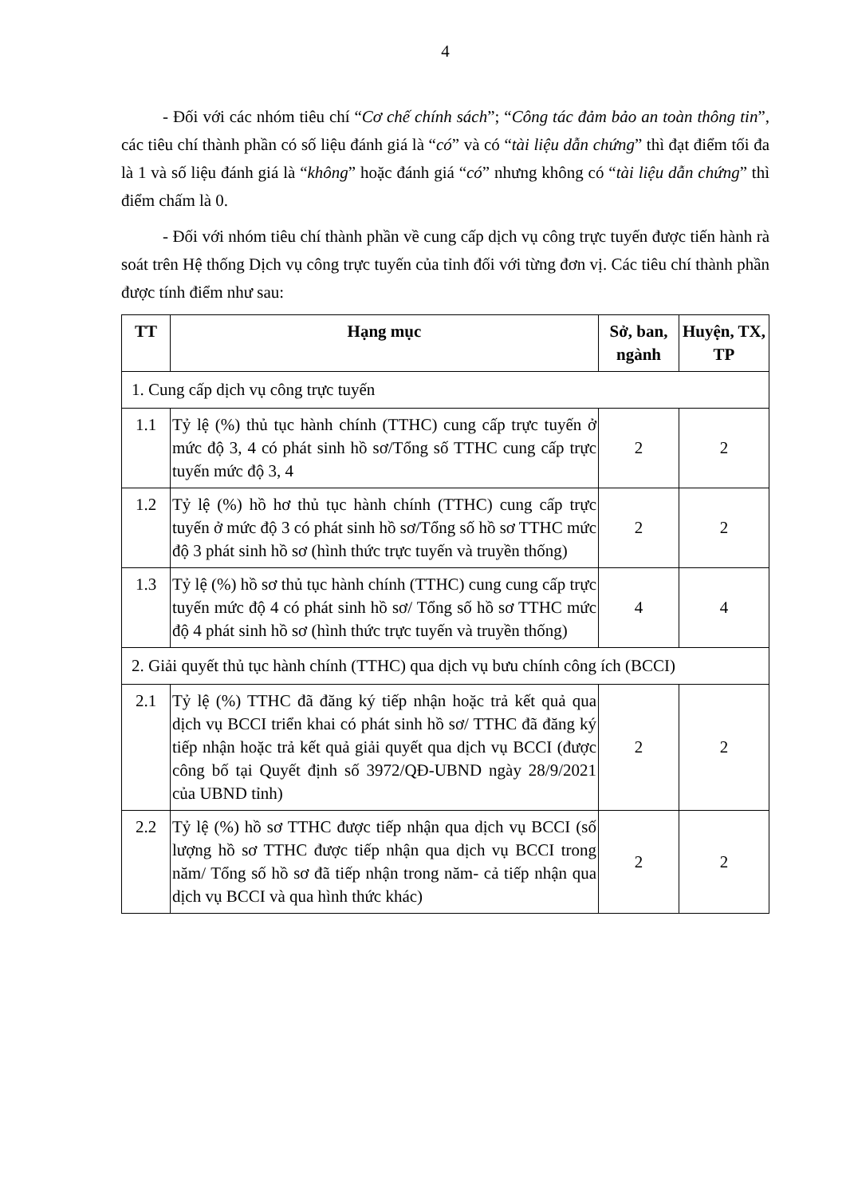4
- Đối với các nhóm tiêu chí “Cơ chế chính sách”; “Công tác đảm bảo an toàn thông tin”, các tiêu chí thành phần có số liệu đánh giá là “có” và có “tài liệu dẫn chứng” thì đạt điểm tối đa là 1 và số liệu đánh giá là “không” hoặc đánh giá “có” nhưng không có “tài liệu dẫn chứng” thì điểm chấm là 0.
- Đối với nhóm tiêu chí thành phần về cung cấp dịch vụ công trực tuyến được tiến hành rà soát trên Hệ thống Dịch vụ công trực tuyến của tỉnh đối với từng đơn vị. Các tiêu chí thành phần được tính điểm như sau:
| TT | Hạng mục | Sở, ban, ngành | Huyện, TX, TP |
| --- | --- | --- | --- |
| 1. Cung cấp dịch vụ công trực tuyến | | | |
| 1.1 | Tỷ lệ (%) thủ tục hành chính (TTHC) cung cấp trực tuyến ở mức độ 3, 4 có phát sinh hồ sơ/Tổng số TTHC cung cấp trực tuyến mức độ 3, 4 | 2 | 2 |
| 1.2 | Tỷ lệ (%) hồ hơ thủ tục hành chính (TTHC) cung cấp trực tuyến ở mức độ 3 có phát sinh hồ sơ/Tổng số hồ sơ TTHC mức độ 3 phát sinh hồ sơ (hình thức trực tuyến và truyền thống) | 2 | 2 |
| 1.3 | Tỷ lệ (%) hồ sơ thủ tục hành chính (TTHC) cung cung cấp trực tuyến mức độ 4 có phát sinh hồ sơ/ Tổng số hồ sơ TTHC mức độ 4 phát sinh hồ sơ (hình thức trực tuyến và truyền thống) | 4 | 4 |
| 2. Giải quyết thủ tục hành chính (TTHC) qua dịch vụ bưu chính công ích (BCCI) | | | |
| 2.1 | Tỷ lệ (%) TTHC đã đăng ký tiếp nhận hoặc trả kết quả qua dịch vụ BCCI triển khai có phát sinh hồ sơ/ TTHC đã đăng ký tiếp nhận hoặc trả kết quả giải quyết qua dịch vụ BCCI (được công bố tại Quyết định số 3972/QĐ-UBND ngày 28/9/2021 của UBND tỉnh) | 2 | 2 |
| 2.2 | Tỷ lệ (%) hồ sơ TTHC được tiếp nhận qua dịch vụ BCCI (số lượng hồ sơ TTHC được tiếp nhận qua dịch vụ BCCI trong năm/ Tổng số hồ sơ đã tiếp nhận trong năm- cả tiếp nhận qua dịch vụ BCCI và qua hình thức khác) | 2 | 2 |